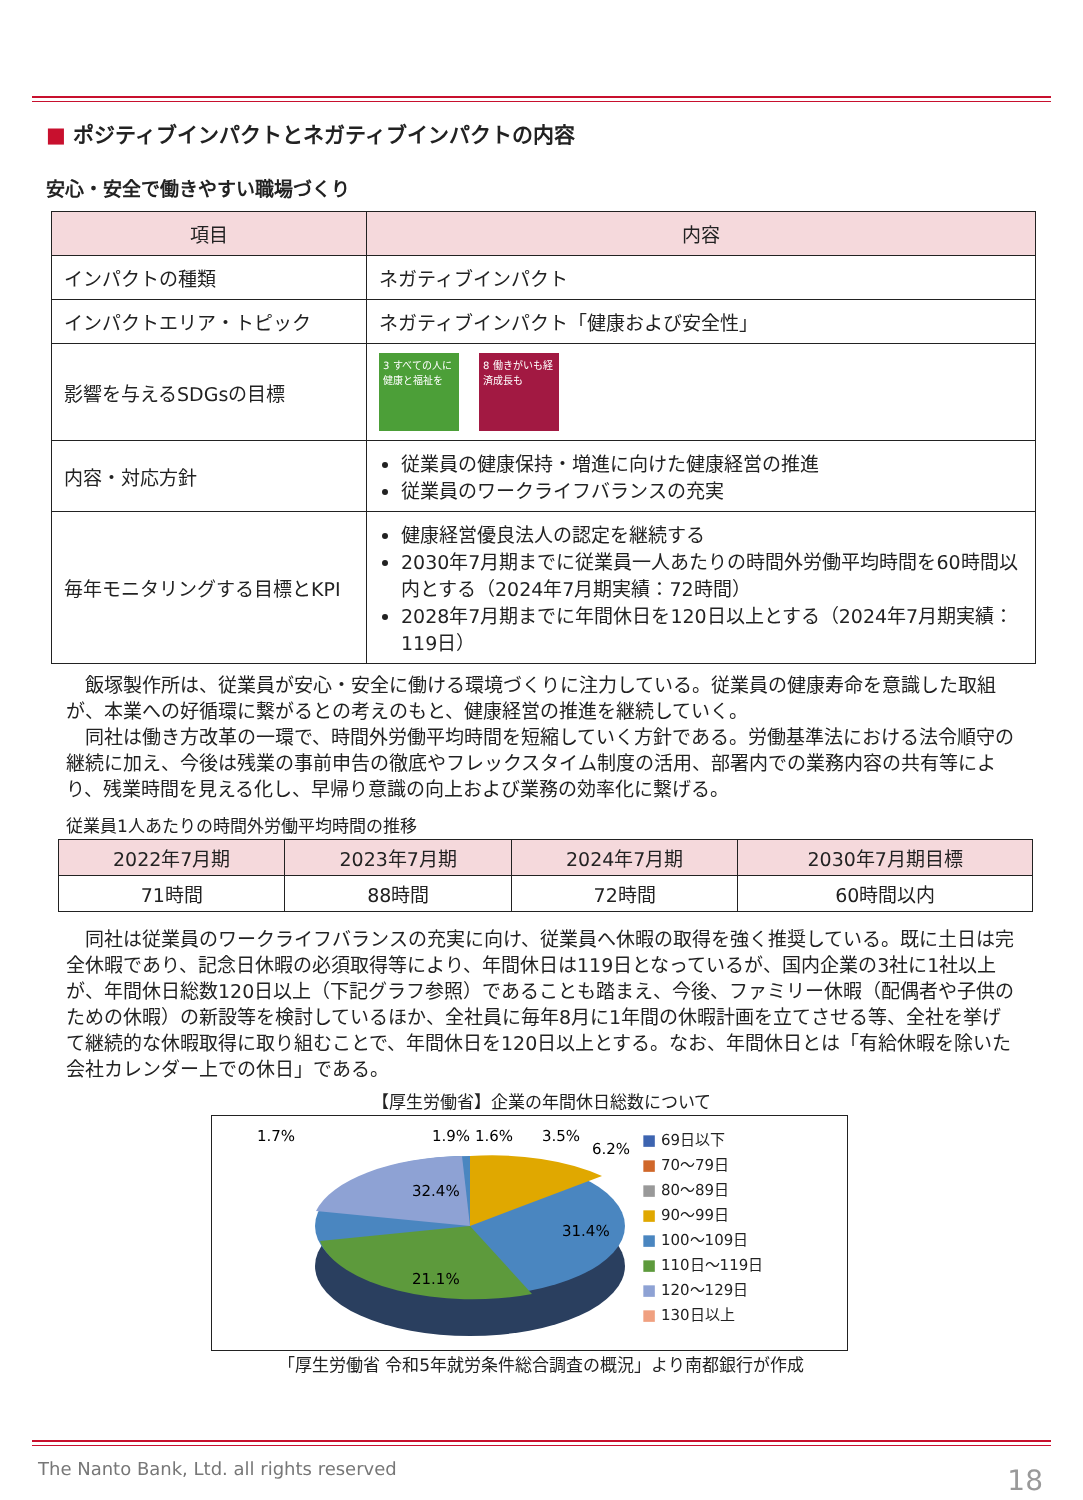■ ポジティブインパクトとネガティブインパクトの内容
安心・安全で働きやすい職場づくり
| 項目 | 内容 |
| --- | --- |
| インパクトの種類 | ネガティブインパクト |
| インパクトエリア・トピック | ネガティブインパクト「健康および安全性」 |
| 影響を与えるSDGsの目標 | 3 すべての人に健康と福祉を 8 働きがいも経済成長も |
| 内容・対応方針 | 従業員の健康保持・増進に向けた健康経営の推進 従業員のワークライフバランスの充実 |
| 毎年モニタリングする目標とKPI | 健康経営優良法人の認定を継続する 2030年7月期までに従業員一人あたりの時間外労働平均時間を60時間以内とする（2024年7月期実績：72時間） 2028年7月期までに年間休日を120日以上とする（2024年7月期実績：119日） |
飯塚製作所は、従業員が安心・安全に働ける環境づくりに注力している。従業員の健康寿命を意識した取組が、本業への好循環に繋がるとの考えのもと、健康経営の推進を継続していく。
同社は働き方改革の一環で、時間外労働平均時間を短縮していく方針である。労働基準法における法令順守の継続に加え、今後は残業の事前申告の徹底やフレックスタイム制度の活用、部署内での業務内容の共有等により、残業時間を見える化し、早帰り意識の向上および業務の効率化に繋げる。
従業員1人あたりの時間外労働平均時間の推移
| 2022年7月期 | 2023年7月期 | 2024年7月期 | 2030年7月期目標 |
| --- | --- | --- | --- |
| 71時間 | 88時間 | 72時間 | 60時間以内 |
同社は従業員のワークライフバランスの充実に向け、従業員へ休暇の取得を強く推奨している。既に土日は完全休暇であり、記念日休暇の必須取得等により、年間休日は119日となっているが、国内企業の3社に1社以上が、年間休日総数120日以上（下記グラフ参照）であることも踏まえ、今後、ファミリー休暇（配偶者や子供のための休暇）の新設等を検討しているほか、全社員に毎年8月に1年間の休暇計画を立てさせる等、全社を挙げて継続的な休暇取得に取り組むことで、年間休日を120日以上とする。なお、年間休日とは「有給休暇を除いた会社カレンダー上での休日」である。
【厚生労働省】企業の年間休日総数について
32.4%
31.4%
21.1%
1.7%
1.9% 1.6%
3.5%
6.2%
■ 69日以下
■ 70〜79日
■ 80〜89日
■ 90〜99日
■ 100〜109日
■ 110日〜119日
■ 120〜129日
■ 130日以上
「厚生労働省 令和5年就労条件総合調査の概況」より南都銀行が作成
The Nanto Bank, Ltd. all rights reserved
18